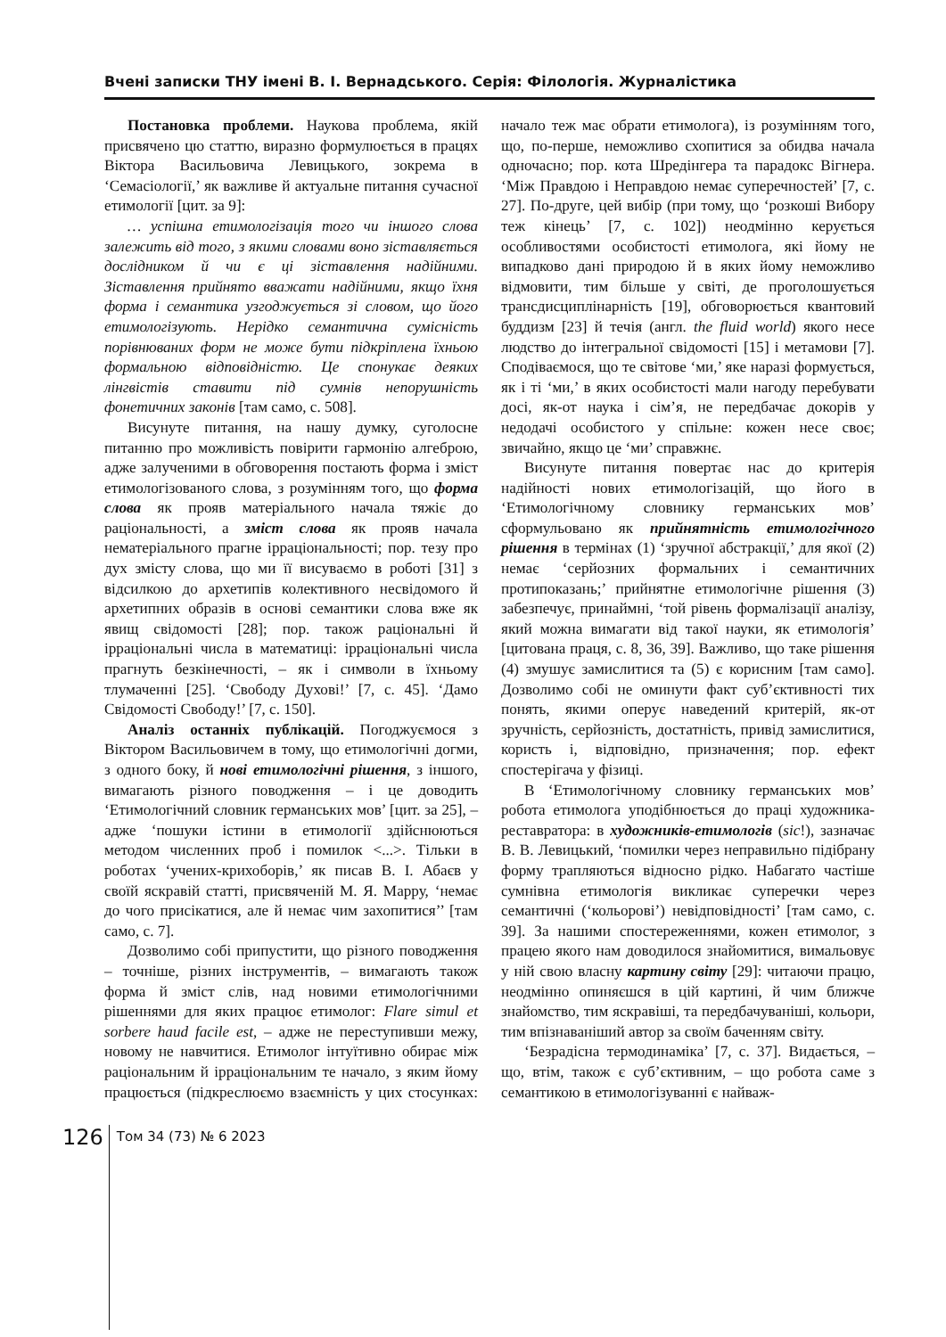Вчені записки ТНУ імені В. І. Вернадського. Серія: Філологія. Журналістика
Постановка проблеми. Наукова проблема, якій присвячено цю статтю, виразно формулюється в працях Віктора Васильовича Левицького, зокрема в ‘Семасіології,’ як важливе й актуальне питання сучасної етимології [цит. за 9]:
… успішна етимологізація того чи іншого слова залежить від того, з якими словами воно зіставляється дослідником й чи є ці зіставлення надійними. Зіставлення прийнято вважати надійними, якщо їхня форма і семантика узгоджується зі словом, що його етимологізують. Нерідко семантична сумісність порівнюваних форм не може бути підкріплена їхньою формальною відповідністю. Це спонукає деяких лінгвістів ставити під сумнів непорушність фонетичних законів [там само, с. 508].
Висунуте питання, на нашу думку, суголосне питанню про можливість повірити гармонію алгеброю, адже залученими в обговорення постають форма і зміст етимологізованого слова, з розумінням того, що форма слова як прояв матеріального начала тяжіє до раціональності, а зміст слова як прояв начала нематеріального прагне ірраціональності; пор. тезу про дух змісту слова, що ми її висуваємо в роботі [31] з відсилкою до архетипів колективного несвідомого й архетипних образів в основі семантики слова вже як явищ свідомості [28]; пор. також раціональні й ірраціональні числа в математиці: ірраціональні числа прагнуть безкінечності, – як і символи в їхньому тлумаченні [25]. ‘Свободу Духові!’ [7, с. 45]. ‘Дамо Свідомості Свободу!’ [7, с. 150].
Аналіз останніх публікацій. Погоджуємося з Віктором Васильовичем в тому, що етимологічні догми, з одного боку, й нові етимологічні рішення, з іншого, вимагають різного поводження – і це доводить ‘Етимологічний словник германських мов’ [цит. за 25], – адже ‘пошуки істини в етимології здійснюються методом численних проб і помилок <...>. Тільки в роботах ‘учених-крихоборів,’ як писав В. І. Абаєв у своїй яскравій статті, присвяченій М. Я. Марру, ‘немає до чого присікатися, але й немає чим захопитися’’ [там само, с. 7].
Дозволимо собі припустити, що різного поводження – точніше, різних інструментів, – вимагають також форма й зміст слів, над новими етимологічними рішеннями для яких працює етимолог: Flare simul et sorbere haud facile est, – адже не переступивши межу, новому не навчитися. Етимолог інтуїтивно обирає між раціональним й ірраціональним те начало, з яким йому працюється (підкреслюємо взаємність у цих стосунках: начало теж має обрати етимолога), із розумінням того, що, по-перше, неможливо схопитися за обидва начала одночасно; пор. кота Шредінгера та парадокс Вігнера. ‘Між Правдою і Неправдою немає суперечностей’ [7, с. 27]. По-друге, цей вибір (при тому, що ‘розкоші Вибору теж кінець’ [7, с. 102]) неодмінно керується особливостями особистості етимолога, які йому не випадково дані природою й в яких йому неможливо відмовити, тим більше у світі, де проголошується трансдисциплінарність [19], обговорюється квантовий буддизм [23] й течія (англ. the fluid world) якого несе людство до інтегральної свідомості [15] і метамови [7]. Сподіваємося, що те світове ‘ми,’ яке наразі формується, як і ті ‘ми,’ в яких особистості мали нагоду перебувати досі, як-от наука і сім’я, не передбачає докорів у недодачі особистого у спільне: кожен несе своє; звичайно, якщо це ‘ми’ справжнє.
Висунуте питання повертає нас до критерія надійності нових етимологізацій, що його в ‘Етимологічному словнику германських мов’ сформульовано як прийнятність етимологічного рішення в термінах (1) ‘зручної абстракції,’ для якої (2) немає ‘серйозних формальних і семантичних протипоказань;’ прийнятне етимологічне рішення (3) забезпечує, принаймні, ‘той рівень формалізації аналізу, який можна вимагати від такої науки, як етимологія’ [цитована праця, с. 8, 36, 39]. Важливо, що таке рішення (4) змушує замислитися та (5) є корисним [там само]. Дозволимо собі не оминути факт суб’єктивності тих понять, якими оперує наведений критерій, як-от зручність, серйозність, достатність, привід замислитися, користь і, відповідно, призначення; пор. ефект спостерігача у фізиці.
В ‘Етимологічному словнику германських мов’ робота етимолога уподібнюється до праці художника-реставратора: в художників-етимологів (sic!), зазначає В. В. Левицький, ‘помилки через неправильно підібрану форму трапляються відносно рідко. Набагато частіше сумнівна етимологія викликає суперечки через семантичні (‘кольорові’) невідповідності’ [там само, с. 39]. За нашими спостереженнями, кожен етимолог, з працею якого нам доводилося знайомитися, вимальовує у ній свою власну картину світу [29]: читаючи працю, неодмінно опиняєшся в цій картині, й чим ближче знайомство, тим яскравіші, та передбачуваніші, кольори, тим впізнаваніший автор за своїм баченням світу.
‘Безрадісна термодинаміка’ [7, с. 37]. Видається, – що, втім, також є суб’єктивним, – що робота саме з семантикою в етимологізуванні є найваж-
126
Том 34 (73) № 6 2023